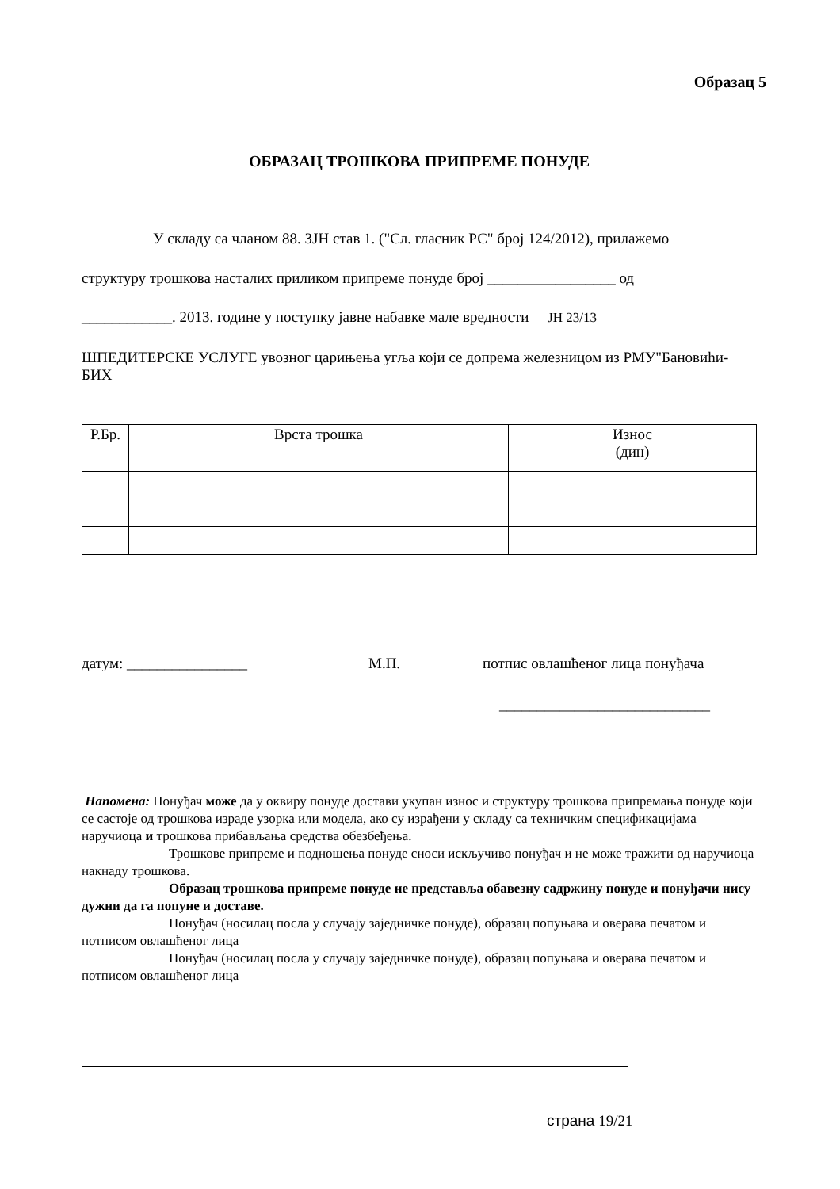Образац 5
ОБРАЗАЦ ТРОШКОВА ПРИПРЕМЕ ПОНУДЕ
У складу са чланом 88. ЗЈН став 1. ("Сл. гласник РС" број 124/2012), прилажемо
структуру трошкова насталих приликом припреме понуде број _________________ од
____________. 2013. године у поступку јавне набавке мале вредности ЈН 23/13
ШПЕДИТЕРСКЕ УСЛУГЕ увозног царињења угља који се допрема железницом из РМУ"Бановићи- БИХ
| Р.Бр. | Врста трошка | Износ (дин) |
| --- | --- | --- |
датум: ________________ М.П. потпис овлашћеног лица понуђача
____________________________
Напомена: Понуђач може да у оквиру понуде достави укупан износ и структуру трошкова припремања понуде који се састоје од трошкова израде узорка или модела, ако су израђени у складу са техничким спецификацијама наручиоца и трошкова прибављања средства обезбеђења.
Трошкове припреме и подношења понуде сноси искључиво понуђач и не може тражити од наручиоца накнаду трошкова.
Образац трошкова припреме понуде не представља обавезну садржину понуде и понуђачи нису дужни да га попуне и доставе.
Понуђач (носилац посла у случају заједничке понуде), образац попуњава и оверава печатом и потписом овлашћеног лица
Понуђач (носилац посла у случају заједничке понуде), образац попуњава и оверава печатом и потписом овлашћеног лица
страна 19/21